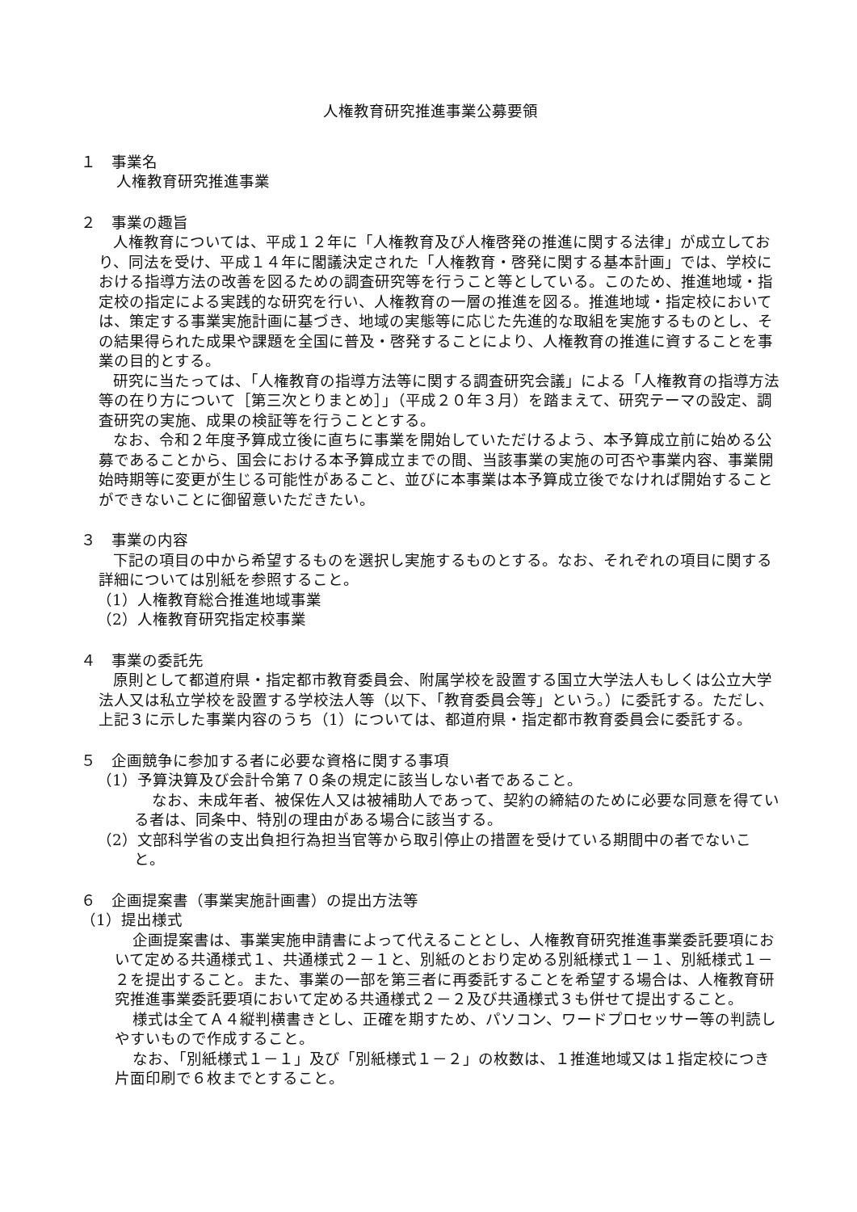人権教育研究推進事業公募要領
１　事業名
人権教育研究推進事業
２　事業の趣旨
人権教育については、平成１２年に「人権教育及び人権啓発の推進に関する法律」が成立しており、同法を受け、平成１４年に閣議決定された「人権教育・啓発に関する基本計画」では、学校における指導方法の改善を図るための調査研究等を行うこと等としている。このため、推進地域・指定校の指定による実践的な研究を行い、人権教育の一層の推進を図る。推進地域・指定校においては、策定する事業実施計画に基づき、地域の実態等に応じた先進的な取組を実施するものとし、その結果得られた成果や課題を全国に普及・啓発することにより、人権教育の推進に資することを事業の目的とする。
研究に当たっては、「人権教育の指導方法等に関する調査研究会議」による「人権教育の指導方法等の在り方について［第三次とりまとめ］」（平成２０年３月）を踏まえて、研究テーマの設定、調査研究の実施、成果の検証等を行うこととする。
なお、令和２年度予算成立後に直ちに事業を開始していただけるよう、本予算成立前に始める公募であることから、国会における本予算成立までの間、当該事業の実施の可否や事業内容、事業開始時期等に変更が生じる可能性があること、並びに本事業は本予算成立後でなければ開始することができないことに御留意いただきたい。
３　事業の内容
下記の項目の中から希望するものを選択し実施するものとする。なお、それぞれの項目に関する詳細については別紙を参照すること。
（1）人権教育総合推進地域事業
（2）人権教育研究指定校事業
４　事業の委託先
原則として都道府県・指定都市教育委員会、附属学校を設置する国立大学法人もしくは公立大学法人又は私立学校を設置する学校法人等（以下、「教育委員会等」という。）に委託する。ただし、上記３に示した事業内容のうち（1）については、都道府県・指定都市教育委員会に委託する。
５　企画競争に参加する者に必要な資格に関する事項
（1）予算決算及び会計令第７０条の規定に該当しない者であること。
なお、未成年者、被保佐人又は被補助人であって、契約の締結のために必要な同意を得ている者は、同条中、特別の理由がある場合に該当する。
（2）文部科学省の支出負担行為担当官等から取引停止の措置を受けている期間中の者でないこと。
６　企画提案書（事業実施計画書）の提出方法等
（1）提出様式
企画提案書は、事業実施申請書によって代えることとし、人権教育研究推進事業委託要項において定める共通様式１、共通様式２－１と、別紙のとおり定める別紙様式１－１、別紙様式１－２を提出すること。また、事業の一部を第三者に再委託することを希望する場合は、人権教育研究推進事業委託要項において定める共通様式２－２及び共通様式３も併せて提出すること。
様式は全てＡ４縦判横書きとし、正確を期すため、パソコン、ワードプロセッサー等の判読しやすいもので作成すること。
なお、「別紙様式１－１」及び「別紙様式１－２」の枚数は、１推進地域又は１指定校につき片面印刷で６枚までとすること。